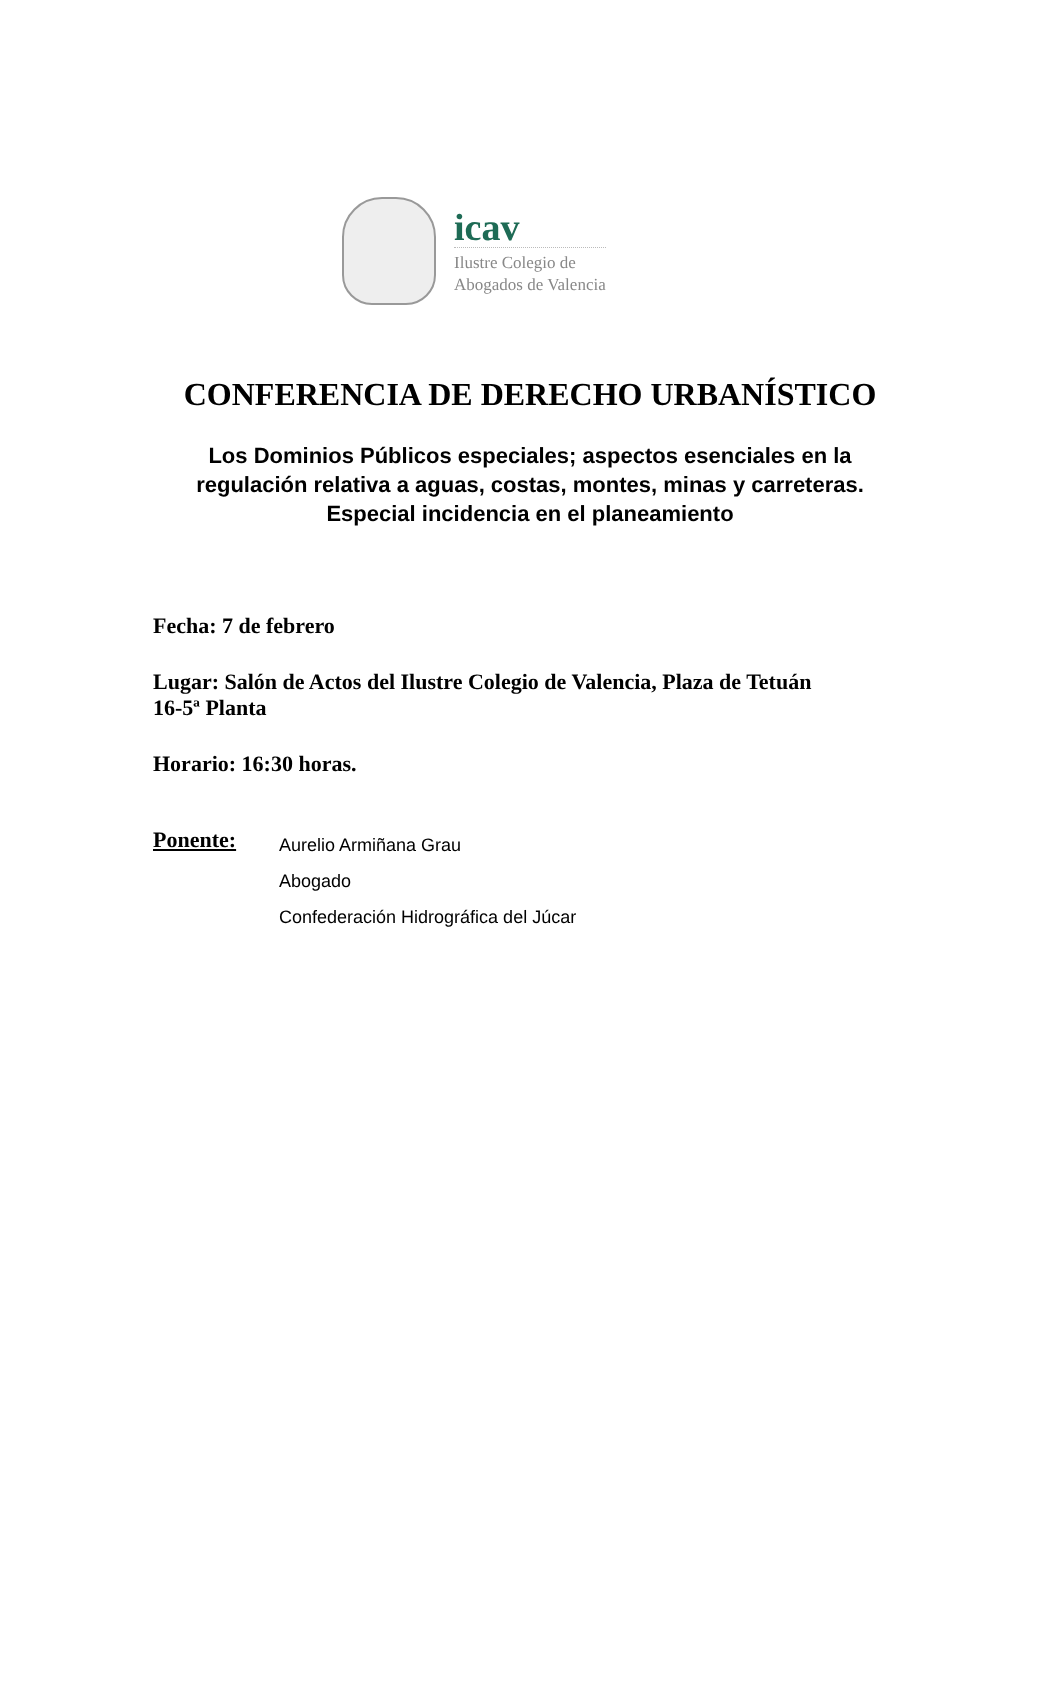icav
Ilustre Colegio de
Abogados de Valencia
CONFERENCIA DE DERECHO URBANÍSTICO
Los Dominios Públicos especiales; aspectos esenciales en la
regulación relativa a aguas, costas, montes, minas y carreteras.
Especial incidencia en el planeamiento
Fecha: 7 de febrero
Lugar: Salón de Actos del Ilustre Colegio de Valencia, Plaza de Tetuán
16-5ª Planta
Horario: 16:30 horas.
Ponente:
Aurelio Armiñana Grau
Abogado
Confederación Hidrográfica del Júcar